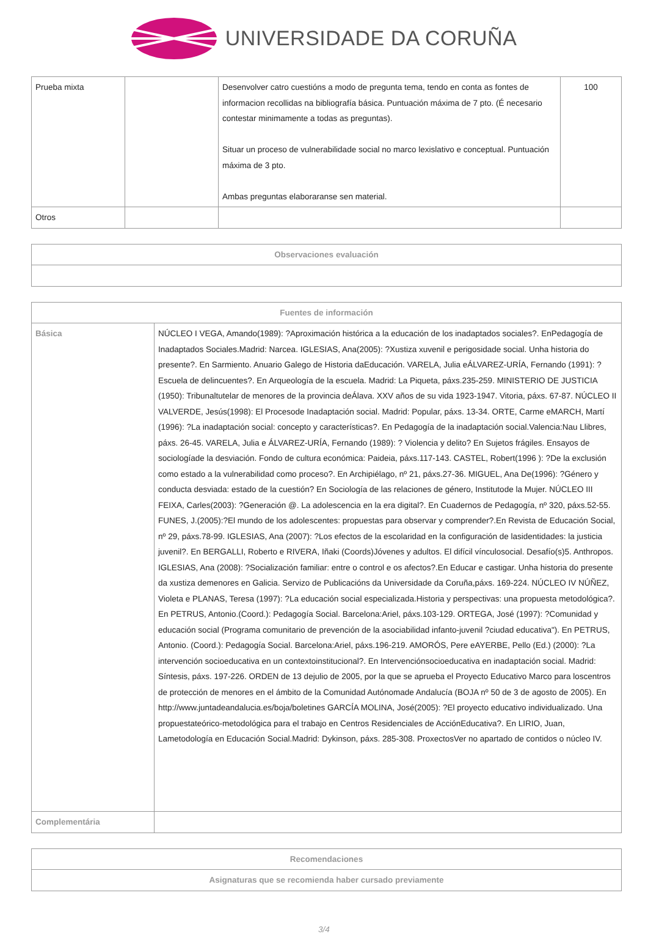UNIVERSIDADE DA CORUÑA
| Prueba mixta | | Desenvolver catro cuestións a modo de pregunta tema, tendo en conta as fontes de informacion recollidas na bibliografía básica. Puntuación máxima de 7 pto. (É necesario contestar minimamente a todas as preguntas). Situar un proceso de vulnerabilidade social no marco lexislativo e conceptual. Puntuación máxima de 3 pto. Ambas preguntas elaboraranse sen material. | 100 |
| Otros | | | |
| Observaciones evaluación |
| --- |
| Fuentes de información | |
| --- | --- |
| Básica | NÚCLEO I VEGA, Amando(1989): ?Aproximación histórica a la educación de los inadaptados sociales?. EnPedagogía de Inadaptados Sociales.Madrid: Narcea. IGLESIAS, Ana(2005): ?Xustiza xuvenil e perigosidade social. Unha historia do presente?. En Sarmiento. Anuario Galego de Historia daEducación. VARELA, Julia eÁLVAREZ-URÍA, Fernando (1991): ?Escuela de delincuentes?. En Arqueología de la escuela. Madrid: La Piqueta, páxs.235-259. MINISTERIO DE JUSTICIA (1950): Tribunaltutelar de menores de la provincia deÁlava. XXV años de su vida 1923-1947. Vitoria, páxs. 67-87. NÚCLEO II VALVERDE, Jesús(1998): El Procesode Inadaptación social. Madrid: Popular, páxs. 13-34. ORTE, Carme eMARCH, Martí (1996): ?La inadaptación social: concepto y características?. En Pedagogía de la inadaptación social.Valencia:Nau Llibres, páxs. 26-45. VARELA, Julia e ÁLVAREZ-URÍA, Fernando (1989): ? Violencia y delito? En Sujetos frágiles. Ensayos de sociologíade la desviación. Fondo de cultura económica: Paideia, páxs.117-143. CASTEL, Robert(1996 ): ?De la exclusión como estado a la vulnerabilidad como proceso?. En Archipiélago, nº 21, páxs.27-36. MIGUEL, Ana De(1996): ?Género y conducta desviada: estado de la cuestión? En Sociología de las relaciones de género, Institutode la Mujer. NÚCLEO III FEIXA, Carles(2003): ?Generación @. La adolescencia en la era digital?. En Cuadernos de Pedagogía, nº 320, páxs.52-55. FUNES, J.(2005):?El mundo de los adolescentes: propuestas para observar y comprender?.En Revista de Educación Social, nº 29, páxs.78-99. IGLESIAS, Ana (2007): ?Los efectos de la escolaridad en la configuración de lasidentidades: la justicia juvenil?. En BERGALLI, Roberto e RIVERA, Iñaki (Coords)Jóvenes y adultos. El difícil vínculosocial. Desafío(s)5. Anthropos. IGLESIAS, Ana (2008): ?Socialización familiar: entre o control e os afectos?.En Educar e castigar. Unha historia do presente da xustiza demenores en Galicia. Servizo de Publicacións da Universidade da Coruña,páxs. 169-224. NÚCLEO IV NÚÑEZ, Violeta e PLANAS, Teresa (1997): ?La educación social especializada.Historia y perspectivas: una propuesta metodológica?. En PETRUS, Antonio.(Coord.): Pedagogía Social. Barcelona:Ariel, páxs.103-129. ORTEGA, José (1997): ?Comunidad y educación social (Programa comunitario de prevención de la asociabilidad infanto-juvenil ?ciudad educativa"). En PETRUS, Antonio. (Coord.): Pedagogía Social. Barcelona:Ariel, páxs.196-219. AMORÓS, Pere eAYERBE, Pello (Ed.) (2000): ?La intervención socioeducativa en un contextoinstitucional?. En Intervenciónsocioeducativa en inadaptación social. Madrid: Síntesis, páxs. 197-226. ORDEN de 13 dejulio de 2005, por la que se aprueba el Proyecto Educativo Marco para loscentros de protección de menores en el ámbito de la Comunidad Autónomade Andalucía (BOJA nº 50 de 3 de agosto de 2005). En http://www.juntadeandalucia.es/boja/boletines GARCÍA MOLINA, José(2005): ?El proyecto educativo individualizado. Una propuestateórico-metodológica para el trabajo en Centros Residenciales de AcciónEducativa?. En LIRIO, Juan, Lametodología en Educación Social.Madrid: Dykinson, páxs. 285-308. ProxectosVer no apartado de contidos o núcleo IV. |
| Complementária | |
| Recomendaciones |
| --- |
| Asignaturas que se recomienda haber cursado previamente |
3/4